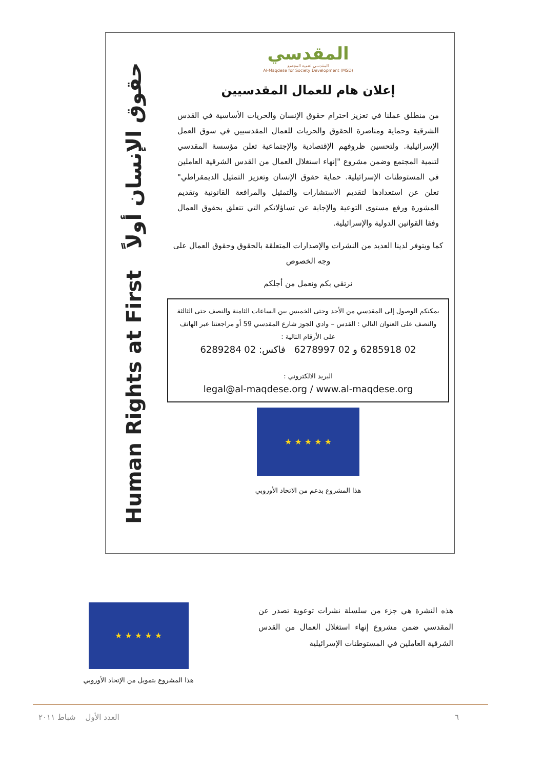Human Rights at First حقوق الإنسان أولاً
المقدسي
المقدسي لتنمية المجتمع
Al-Maqdese for Society Development (MSD)
إعلان هام للعمال المقدسيين
من منطلق عملنا في تعزيز احترام حقوق الإنسان والحريات الأساسية في القدس الشرقية وحماية ومناصرة الحقوق والحريات للعمال المقدسيين في سوق العمل الإسرائيلية. ولتحسين ظروفهم الإقتصادية والإجتماعية تعلن مؤسسة المقدسي لتنمية المجتمع وضمن مشروع "إنهاء استغلال العمال من القدس الشرقية العاملين في المستوطنات الإسرائيلية. حماية حقوق الإنسان وتعزيز التمثيل الديمقراطي" تعلن عن استعدادها لتقديم الاستشارات والتمثيل والمرافعة القانونية وتقديم المشورة ورفع مستوى التوعية والإجابة عن تساؤلاتكم التي تتعلق بحقوق العمال وفقا القوانين الدولية والإسرائيلية.
كما ويتوفر لدينا العديد من النشرات والإصدارات المتعلقة بالحقوق وحقوق العمال على وجه الخصوص
نرتقي بكم ونعمل من أجلكم
يمكنكم الوصول إلى المقدسي من الأحد وحتى الخميس بين الساعات الثامنة والنصف حتى الثالثة والنصف على العنوان التالي : القدس – وادي الجوز شارع المقدسي 59 أو مراجعتنا عبر الهاتف على الأرقام التالية :
02 6285918 و 02 6278997 فاكس: 02 6289284
البريد الالكتروني :
legal@al-maqdese.org / www.al-maqdese.org
★ ★ ★ ★ ★
هذا المشروع بدعم من الاتحاد الأوروبي
هذه النشرة هي جزء من سلسلة نشرات توعوية تصدر عن المقدسي ضمن مشروع إنهاء استغلال العمال من القدس الشرقية العاملين في المستوطنات الإسرائيلية
★ ★ ★ ★ ★
هذا المشروع بتمويل من الإتحاد الأوروبي
٦ العدد الأول شباط ٢٠١١